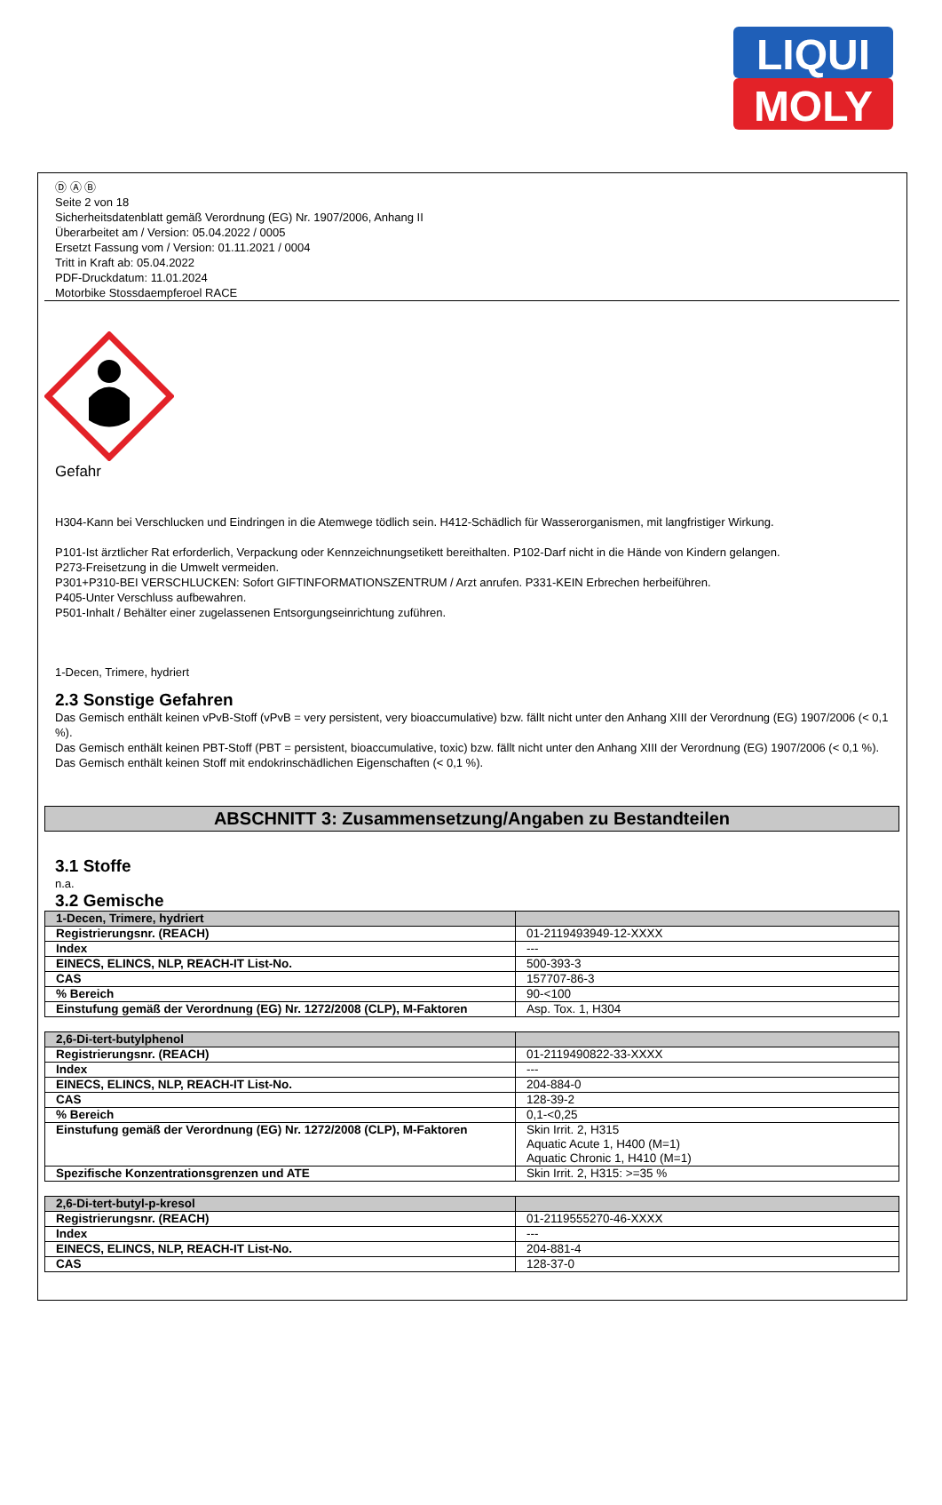LIQUI
MOLY
Ⓓ Ⓐ Ⓑ
Seite 2 von 18
Sicherheitsdatenblatt gemäß Verordnung (EG) Nr. 1907/2006, Anhang II
Überarbeitet am / Version: 05.04.2022 / 0005
Ersetzt Fassung vom / Version: 01.11.2021 / 0004
Tritt in Kraft ab: 05.04.2022
PDF-Druckdatum: 11.01.2024
Motorbike Stossdaempferoel RACE
Gefahr
H304-Kann bei Verschlucken und Eindringen in die Atemwege tödlich sein. H412-Schädlich für Wasserorganismen, mit langfristiger Wirkung.
P101-Ist ärztlicher Rat erforderlich, Verpackung oder Kennzeichnungsetikett bereithalten. P102-Darf nicht in die Hände von Kindern gelangen.
P273-Freisetzung in die Umwelt vermeiden.
P301+P310-BEI VERSCHLUCKEN: Sofort GIFTINFORMATIONSZENTRUM / Arzt anrufen. P331-KEIN Erbrechen herbeiführen.
P405-Unter Verschluss aufbewahren.
P501-Inhalt / Behälter einer zugelassenen Entsorgungseinrichtung zuführen.
1-Decen, Trimere, hydriert
2.3 Sonstige Gefahren
Das Gemisch enthält keinen vPvB-Stoff (vPvB = very persistent, very bioaccumulative) bzw. fällt nicht unter den Anhang XIII der Verordnung (EG) 1907/2006 (< 0,1 %).
Das Gemisch enthält keinen PBT-Stoff (PBT = persistent, bioaccumulative, toxic) bzw. fällt nicht unter den Anhang XIII der Verordnung (EG) 1907/2006 (< 0,1 %).
Das Gemisch enthält keinen Stoff mit endokrinschädlichen Eigenschaften (< 0,1 %).
ABSCHNITT 3: Zusammensetzung/Angaben zu Bestandteilen
3.1 Stoffe
n.a.
3.2 Gemische
| 1-Decen, Trimere, hydriert | |
| Registrierungsnr. (REACH) | 01-2119493949-12-XXXX |
| Index | --- |
| EINECS, ELINCS, NLP, REACH-IT List-No. | 500-393-3 |
| CAS | 157707-86-3 |
| % Bereich | 90-<100 |
| Einstufung gemäß der Verordnung (EG) Nr. 1272/2008 (CLP), M-Faktoren | Asp. Tox. 1, H304 |
| 2,6-Di-tert-butylphenol | |
| Registrierungsnr. (REACH) | 01-2119490822-33-XXXX |
| Index | --- |
| EINECS, ELINCS, NLP, REACH-IT List-No. | 204-884-0 |
| CAS | 128-39-2 |
| % Bereich | 0,1-<0,25 |
| Einstufung gemäß der Verordnung (EG) Nr. 1272/2008 (CLP), M-Faktoren | Skin Irrit. 2, H315 Aquatic Acute 1, H400 (M=1) Aquatic Chronic 1, H410 (M=1) |
| Spezifische Konzentrationsgrenzen und ATE | Skin Irrit. 2, H315: >=35 % |
| 2,6-Di-tert-butyl-p-kresol | |
| Registrierungsnr. (REACH) | 01-2119555270-46-XXXX |
| Index | --- |
| EINECS, ELINCS, NLP, REACH-IT List-No. | 204-881-4 |
| CAS | 128-37-0 |